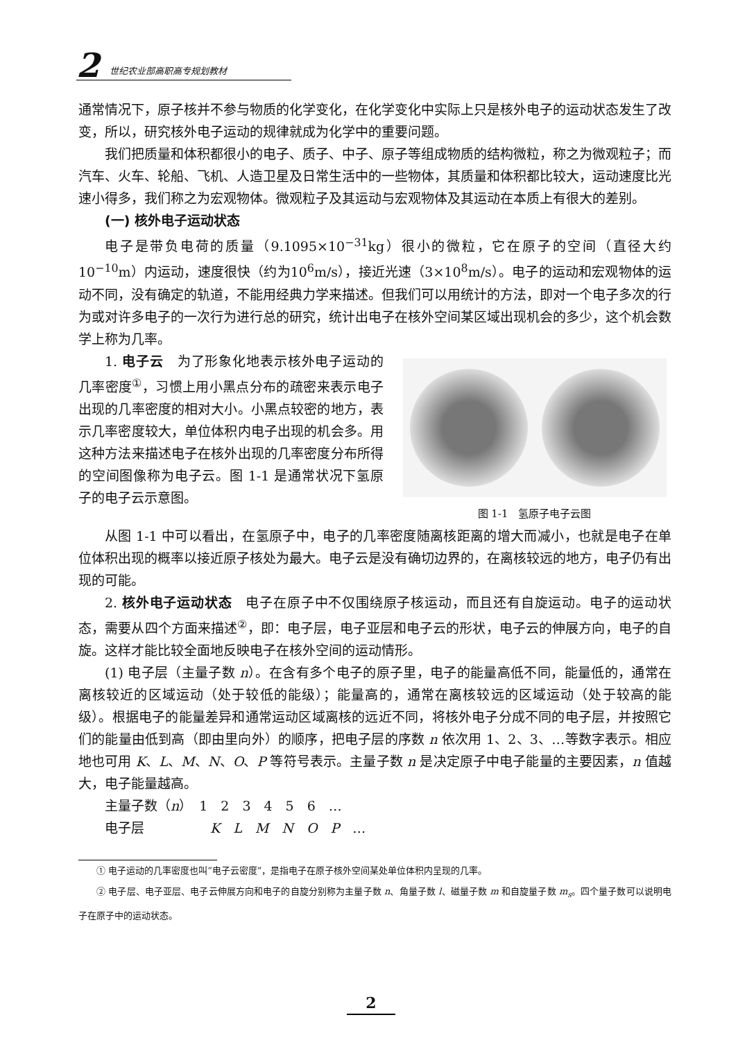2 世纪农业部高职高专规划教材
通常情况下，原子核并不参与物质的化学变化，在化学变化中实际上只是核外电子的运动状态发生了改变，所以，研究核外电子运动的规律就成为化学中的重要问题。
我们把质量和体积都很小的电子、质子、中子、原子等组成物质的结构微粒，称之为微观粒子；而汽车、火车、轮船、飞机、人造卫星及日常生活中的一些物体，其质量和体积都比较大，运动速度比光速小得多，我们称之为宏观物体。微观粒子及其运动与宏观物体及其运动在本质上有很大的差别。
(一) 核外电子运动状态
电子是带负电荷的质量（9.1095×10<sup>−31</sup>kg）很小的微粒，它在原子的空间（直径大约10<sup>−10</sup>m）内运动，速度很快（约为10<sup>6</sup>m/s），接近光速（3×10<sup>8</sup>m/s）。电子的运动和宏观物体的运动不同，没有确定的轨道，不能用经典力学来描述。但我们可以用统计的方法，即对一个电子多次的行为或对许多电子的一次行为进行总的研究，统计出电子在核外空间某区域出现机会的多少，这个机会数学上称为几率。
1. 电子云　为了形象化地表示核外电子运动的几率密度<sup>①</sup>，习惯上用小黑点分布的疏密来表示电子出现的几率密度的相对大小。小黑点较密的地方，表示几率密度较大，单位体积内电子出现的机会多。用这种方法来描述电子在核外出现的几率密度分布所得的空间图像称为电子云。图 1-1 是通常状况下氢原子的电子云示意图。
图 1-1　氢原子电子云图
从图 1-1 中可以看出，在氢原子中，电子的几率密度随离核距离的增大而减小，也就是电子在单位体积出现的概率以接近原子核处为最大。电子云是没有确切边界的，在离核较远的地方，电子仍有出现的可能。
2. 核外电子运动状态　电子在原子中不仅围绕原子核运动，而且还有自旋运动。电子的运动状态，需要从四个方面来描述<sup>②</sup>，即：电子层，电子亚层和电子云的形状，电子云的伸展方向，电子的自旋。这样才能比较全面地反映电子在核外空间的运动情形。
(1) 电子层（主量子数 n）。在含有多个电子的原子里，电子的能量高低不同，能量低的，通常在离核较近的区域运动（处于较低的能级）；能量高的，通常在离核较远的区域运动（处于较高的能级）。根据电子的能量差异和通常运动区域离核的远近不同，将核外电子分成不同的电子层，并按照它们的能量由低到高（即由里向外）的顺序，把电子层的序数 n 依次用 1、2、3、…等数字表示。相应地也可用 K、L、M、N、O、P 等符号表示。主量子数 n 是决定原子中电子能量的主要因素，n 值越大，电子能量越高。
主量子数（n）　1　2　3　4　5　6　…
电子层　　　　　K　L　M　N　O　P　…
① 电子运动的几率密度也叫“电子云密度”，是指电子在原子核外空间某处单位体积内呈现的几率。
② 电子层、电子亚层、电子云伸展方向和电子的自旋分别称为主量子数 n、角量子数 l、磁量子数 m 和自旋量子数 m<sub>s</sub>。四个量子数可以说明电子在原子中的运动状态。
2